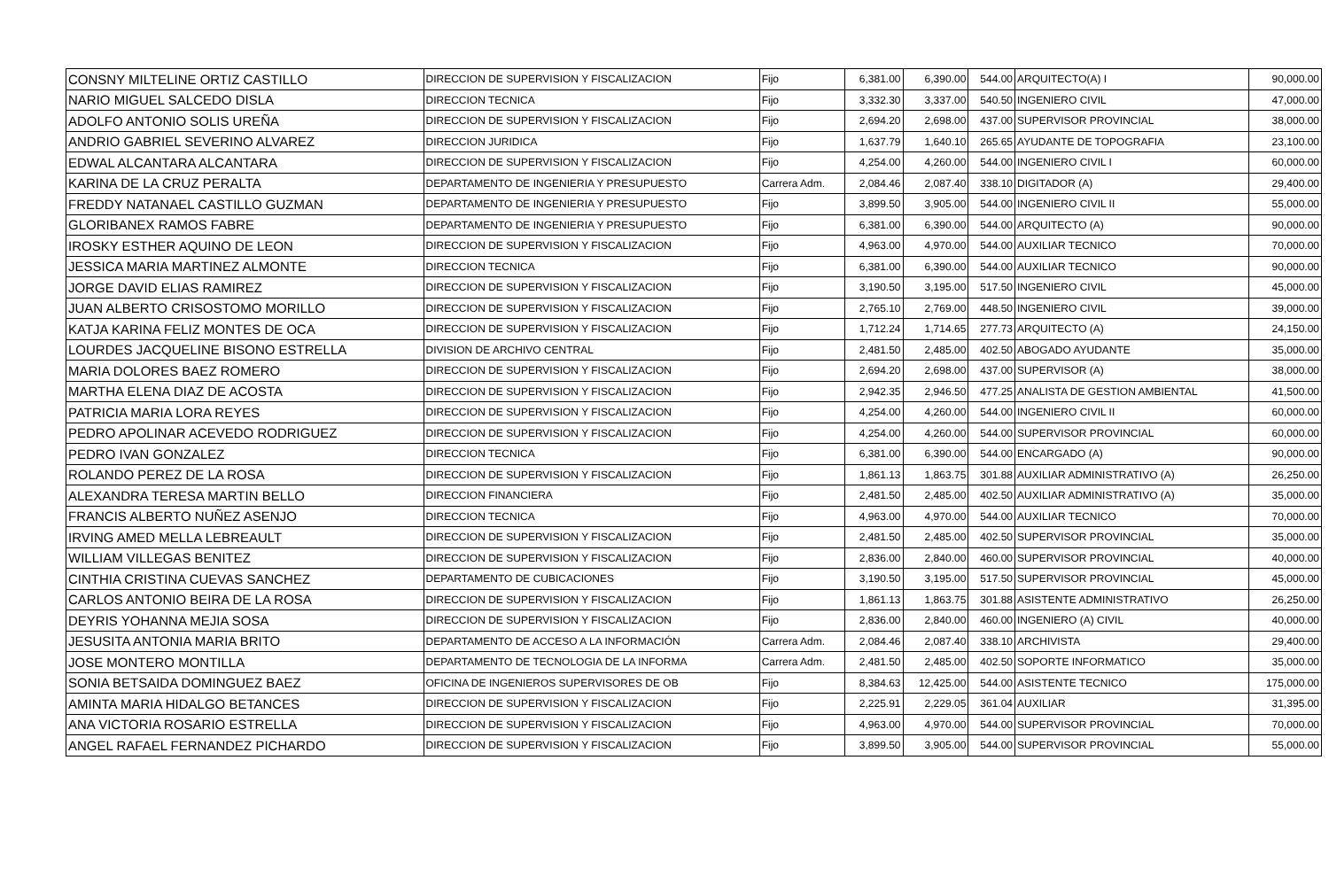| CONSNY MILTELINE ORTIZ CASTILLO | DIRECCION DE SUPERVISION Y FISCALIZACION | Fijo | 6,381.00 | 6,390.00 | 544.00 | ARQUITECTO(A) I | 90,000.00 |
| NARIO MIGUEL SALCEDO DISLA | DIRECCION TECNICA | Fijo | 3,332.30 | 3,337.00 | 540.50 | INGENIERO CIVIL | 47,000.00 |
| ADOLFO ANTONIO SOLIS UREÑA | DIRECCION DE SUPERVISION Y FISCALIZACION | Fijo | 2,694.20 | 2,698.00 | 437.00 | SUPERVISOR PROVINCIAL | 38,000.00 |
| ANDRIO GABRIEL SEVERINO ALVAREZ | DIRECCION JURIDICA | Fijo | 1,637.79 | 1,640.10 | 265.65 | AYUDANTE DE TOPOGRAFIA | 23,100.00 |
| EDWAL ALCANTARA ALCANTARA | DIRECCION DE SUPERVISION Y FISCALIZACION | Fijo | 4,254.00 | 4,260.00 | 544.00 | INGENIERO CIVIL I | 60,000.00 |
| KARINA DE LA CRUZ PERALTA | DEPARTAMENTO DE INGENIERIA Y PRESUPUESTO | Carrera Adm. | 2,084.46 | 2,087.40 | 338.10 | DIGITADOR (A) | 29,400.00 |
| FREDDY NATANAEL CASTILLO GUZMAN | DEPARTAMENTO DE INGENIERIA Y PRESUPUESTO | Fijo | 3,899.50 | 3,905.00 | 544.00 | INGENIERO CIVIL II | 55,000.00 |
| GLORIBANEX RAMOS FABRE | DEPARTAMENTO DE INGENIERIA Y PRESUPUESTO | Fijo | 6,381.00 | 6,390.00 | 544.00 | ARQUITECTO (A) | 90,000.00 |
| IROSKY ESTHER AQUINO DE LEON | DIRECCION DE SUPERVISION Y FISCALIZACION | Fijo | 4,963.00 | 4,970.00 | 544.00 | AUXILIAR TECNICO | 70,000.00 |
| JESSICA MARIA MARTINEZ ALMONTE | DIRECCION TECNICA | Fijo | 6,381.00 | 6,390.00 | 544.00 | AUXILIAR TECNICO | 90,000.00 |
| JORGE DAVID ELIAS RAMIREZ | DIRECCION DE SUPERVISION Y FISCALIZACION | Fijo | 3,190.50 | 3,195.00 | 517.50 | INGENIERO CIVIL | 45,000.00 |
| JUAN ALBERTO CRISOSTOMO MORILLO | DIRECCION DE SUPERVISION Y FISCALIZACION | Fijo | 2,765.10 | 2,769.00 | 448.50 | INGENIERO CIVIL | 39,000.00 |
| KATJA KARINA FELIZ MONTES DE OCA | DIRECCION DE SUPERVISION Y FISCALIZACION | Fijo | 1,712.24 | 1,714.65 | 277.73 | ARQUITECTO (A) | 24,150.00 |
| LOURDES JACQUELINE BISONO ESTRELLA | DIVISION DE ARCHIVO CENTRAL | Fijo | 2,481.50 | 2,485.00 | 402.50 | ABOGADO AYUDANTE | 35,000.00 |
| MARIA DOLORES BAEZ ROMERO | DIRECCION DE SUPERVISION Y FISCALIZACION | Fijo | 2,694.20 | 2,698.00 | 437.00 | SUPERVISOR (A) | 38,000.00 |
| MARTHA ELENA DIAZ DE ACOSTA | DIRECCION DE SUPERVISION Y FISCALIZACION | Fijo | 2,942.35 | 2,946.50 | 477.25 | ANALISTA DE GESTION AMBIENTAL | 41,500.00 |
| PATRICIA MARIA LORA REYES | DIRECCION DE SUPERVISION Y FISCALIZACION | Fijo | 4,254.00 | 4,260.00 | 544.00 | INGENIERO CIVIL II | 60,000.00 |
| PEDRO APOLINAR ACEVEDO RODRIGUEZ | DIRECCION DE SUPERVISION Y FISCALIZACION | Fijo | 4,254.00 | 4,260.00 | 544.00 | SUPERVISOR PROVINCIAL | 60,000.00 |
| PEDRO IVAN GONZALEZ | DIRECCION TECNICA | Fijo | 6,381.00 | 6,390.00 | 544.00 | ENCARGADO (A) | 90,000.00 |
| ROLANDO PEREZ DE LA ROSA | DIRECCION DE SUPERVISION Y FISCALIZACION | Fijo | 1,861.13 | 1,863.75 | 301.88 | AUXILIAR ADMINISTRATIVO (A) | 26,250.00 |
| ALEXANDRA TERESA MARTIN BELLO | DIRECCION FINANCIERA | Fijo | 2,481.50 | 2,485.00 | 402.50 | AUXILIAR ADMINISTRATIVO (A) | 35,000.00 |
| FRANCIS ALBERTO NUÑEZ ASENJO | DIRECCION TECNICA | Fijo | 4,963.00 | 4,970.00 | 544.00 | AUXILIAR TECNICO | 70,000.00 |
| IRVING AMED MELLA LEBREAULT | DIRECCION DE SUPERVISION Y FISCALIZACION | Fijo | 2,481.50 | 2,485.00 | 402.50 | SUPERVISOR PROVINCIAL | 35,000.00 |
| WILLIAM VILLEGAS BENITEZ | DIRECCION DE SUPERVISION Y FISCALIZACION | Fijo | 2,836.00 | 2,840.00 | 460.00 | SUPERVISOR PROVINCIAL | 40,000.00 |
| CINTHIA CRISTINA CUEVAS SANCHEZ | DEPARTAMENTO DE CUBICACIONES | Fijo | 3,190.50 | 3,195.00 | 517.50 | SUPERVISOR PROVINCIAL | 45,000.00 |
| CARLOS ANTONIO BEIRA DE LA ROSA | DIRECCION DE SUPERVISION Y FISCALIZACION | Fijo | 1,861.13 | 1,863.75 | 301.88 | ASISTENTE ADMINISTRATIVO | 26,250.00 |
| DEYRIS YOHANNA MEJIA SOSA | DIRECCION DE SUPERVISION Y FISCALIZACION | Fijo | 2,836.00 | 2,840.00 | 460.00 | INGENIERO (A) CIVIL | 40,000.00 |
| JESUSITA ANTONIA MARIA BRITO | DEPARTAMENTO DE ACCESO A LA INFORMACIÓN | Carrera Adm. | 2,084.46 | 2,087.40 | 338.10 | ARCHIVISTA | 29,400.00 |
| JOSE MONTERO MONTILLA | DEPARTAMENTO DE TECNOLOGIA DE LA INFORMA | Carrera Adm. | 2,481.50 | 2,485.00 | 402.50 | SOPORTE INFORMATICO | 35,000.00 |
| SONIA BETSAIDA DOMINGUEZ BAEZ | OFICINA DE INGENIEROS SUPERVISORES DE OB | Fijo | 8,384.63 | 12,425.00 | 544.00 | ASISTENTE TECNICO | 175,000.00 |
| AMINTA MARIA HIDALGO BETANCES | DIRECCION DE SUPERVISION Y FISCALIZACION | Fijo | 2,225.91 | 2,229.05 | 361.04 | AUXILIAR | 31,395.00 |
| ANA VICTORIA ROSARIO ESTRELLA | DIRECCION DE SUPERVISION Y FISCALIZACION | Fijo | 4,963.00 | 4,970.00 | 544.00 | SUPERVISOR PROVINCIAL | 70,000.00 |
| ANGEL RAFAEL FERNANDEZ PICHARDO | DIRECCION DE SUPERVISION Y FISCALIZACION | Fijo | 3,899.50 | 3,905.00 | 544.00 | SUPERVISOR PROVINCIAL | 55,000.00 |